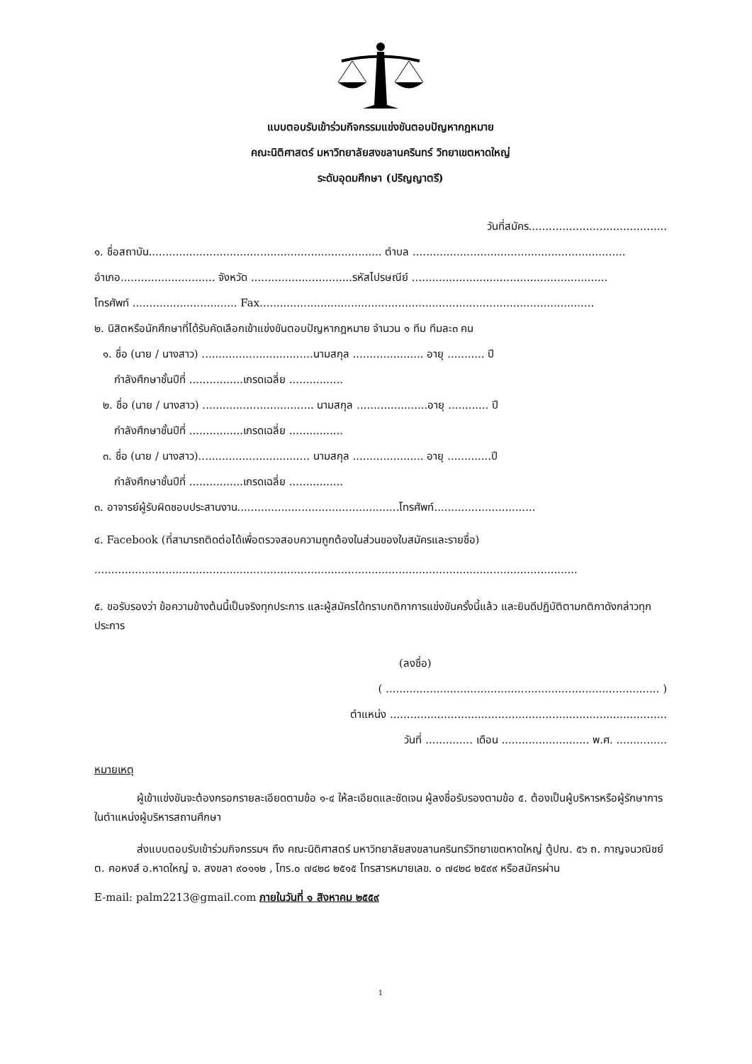แบบตอบรับเข้าร่วมกิจกรรมแข่งขันตอบปัญหากฎหมาย
คณะนิติศาสตร์ มหาวิทยาลัยสงขลานครินทร์ วิทยาเขตหาดใหญ่
ระดับอุดมศึกษา (ปริญญาตรี)
วันที่สมัคร.........................................
๑. ชื่อสถาบัน..................................................................... ตำบล ...............................................................
อำเภอ............................ จังหวัด ..............................รหัสไปรษณีย์ ..........................................................
โทรศัพท์ ............................... Fax...................................................................................................
๒. นิสิตหรือนักศึกษาที่ได้รับคัดเลือกเข้าแข่งขันตอบปัญหากฎหมาย จำนวน ๑ ทีม ทีมละ๓ คน
๑. ชื่อ (นาย / นางสาว) .................................นามสกุล ..................... อายุ ........... ปี
กำลังศึกษาชั้นปีที่ ................เกรดเฉลี่ย ................
๒. ชื่อ (นาย / นางสาว) ................................. นามสกุล .....................อายุ ............ ปี
กำลังศึกษาชั้นปีที่ ................เกรดเฉลี่ย ................
๓. ชื่อ (นาย / นางสาว)................................. นามสกุล ..................... อายุ .............ปี
กำลังศึกษาชั้นปีที่ ................เกรดเฉลี่ย ................
๓. อาจารย์ผู้รับผิดชอบประสานงาน................................................โทรศัพท์..............................
๔. Facebook (ที่สามารถติดต่อได้เพื่อตรวจสอบความถูกต้องในส่วนของใบสมัครและรายชื่อ)
...............................................................................................................................................
๕. ขอรับรองว่า ข้อความข้างต้นนี้เป็นจริงทุกประการ และผู้สมัครได้ทราบกติกาการแข่งขันครั้งนี้แล้ว และยินดีปฏิบัติตามกติกาดังกล่าวทุกประการ
(ลงชื่อ)
( ................................................................................. )
ตำแหน่ง ..................................................................................
วันที่ .............. เดือน .......................... พ.ศ. ...............
หมายเหตุ
ผู้เข้าแข่งขันจะต้องกรอกรายละเอียดตามข้อ ๑-๔ ให้ละเอียดและชัดเจน ผู้ลงชื่อรับรองตามข้อ ๕. ต้องเป็นผู้บริหารหรือผู้รักษาการในตำแหน่งผู้บริหารสถานศึกษา
ส่งแบบตอบรับเข้าร่วมกิจกรรมฯ ถึง คณะนิติศาสตร์ มหาวิทยาลัยสงขลานครินทร์วิทยาเขตหาดใหญ่ ตู้ปณ. ๕๖ ถ. กาญจนวณิชย์ ต. คอหงส์ อ.หาดใหญ่ จ. สงขลา ๙๐๑๑๒ , โทร.๐ ๗๔๒๘ ๒๕๑๕ โทรสารหมายเลข. ๐ ๗๔๒๘ ๒๕๙๙ หรือสมัครผ่าน
E-mail: palm2213@gmail.com ภายในวันที่ ๑ สิงหาคม ๒๕๕๙
1